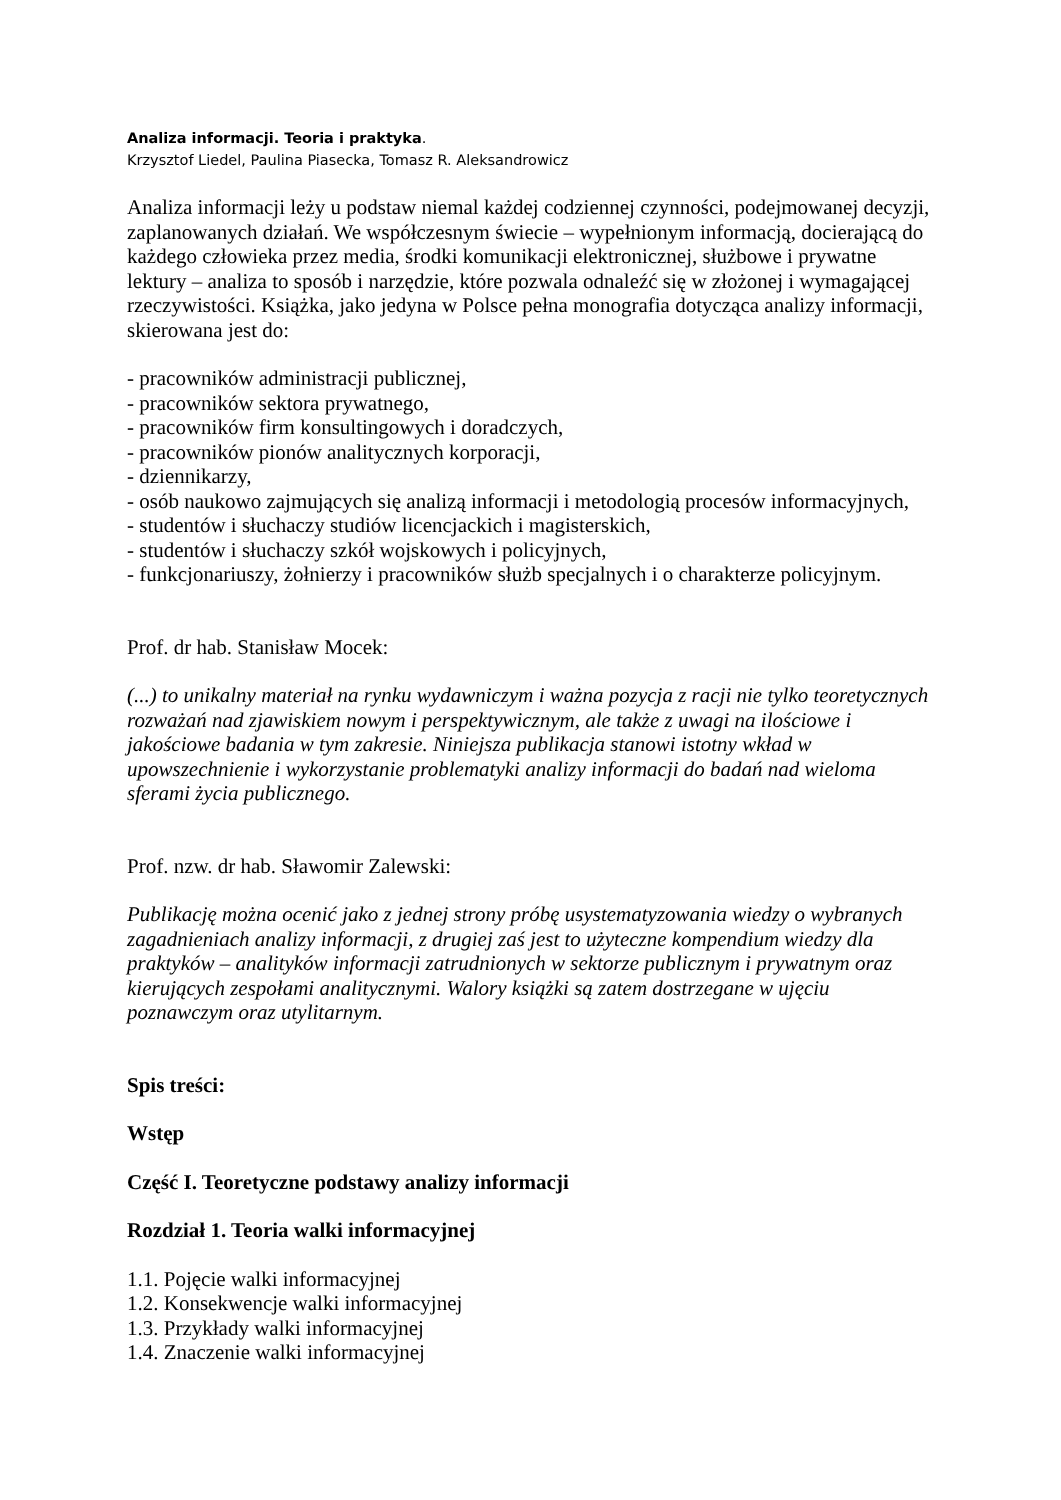Analiza informacji. Teoria i praktyka.
Krzysztof Liedel, Paulina Piasecka, Tomasz R. Aleksandrowicz
Analiza informacji leży u podstaw niemal każdej codziennej czynności, podejmowanej decyzji, zaplanowanych działań. We współczesnym świecie – wypełnionym informacją, docierającą do każdego człowieka przez media, środki komunikacji elektronicznej, służbowe i prywatne lektury – analiza to sposób i narzędzie, które pozwala odnaleźć się w złożonej i wymagającej rzeczywistości. Książka, jako jedyna w Polsce pełna monografia dotycząca analizy informacji, skierowana jest do:
- pracowników administracji publicznej,
- pracowników sektora prywatnego,
- pracowników firm konsultingowych i doradczych,
- pracowników pionów analitycznych korporacji,
- dziennikarzy,
- osób naukowo zajmujących się analizą informacji i metodologią procesów informacyjnych,
- studentów i słuchaczy studiów licencjackich i magisterskich,
- studentów i słuchaczy szkół wojskowych i policyjnych,
- funkcjonariuszy, żołnierzy i pracowników służb specjalnych i o charakterze policyjnym.
Prof. dr hab. Stanisław Mocek:
(...) to unikalny materiał na rynku wydawniczym i ważna pozycja z racji nie tylko teoretycznych rozważań nad zjawiskiem nowym i perspektywicznym, ale także z uwagi na ilościowe i jakościowe badania w tym zakresie. Niniejsza publikacja stanowi istotny wkład w upowszechnienie i wykorzystanie problematyki analizy informacji do badań nad wieloma sferami życia publicznego.
Prof. nzw. dr hab. Sławomir Zalewski:
Publikację można ocenić jako z jednej strony próbę usystematyzowania wiedzy o wybranych zagadnieniach analizy informacji, z drugiej zaś jest to użyteczne kompendium wiedzy dla praktyków – analityków informacji zatrudnionych w sektorze publicznym i prywatnym oraz kierujących zespołami analitycznymi. Walory książki są zatem dostrzegane w ujęciu poznawczym oraz utylitarnym.
Spis treści:
Wstęp
Część I. Teoretyczne podstawy analizy informacji
Rozdział 1. Teoria walki informacyjnej
1.1. Pojęcie walki informacyjnej
1.2. Konsekwencje walki informacyjnej
1.3. Przykłady walki informacyjnej
1.4. Znaczenie walki informacyjnej